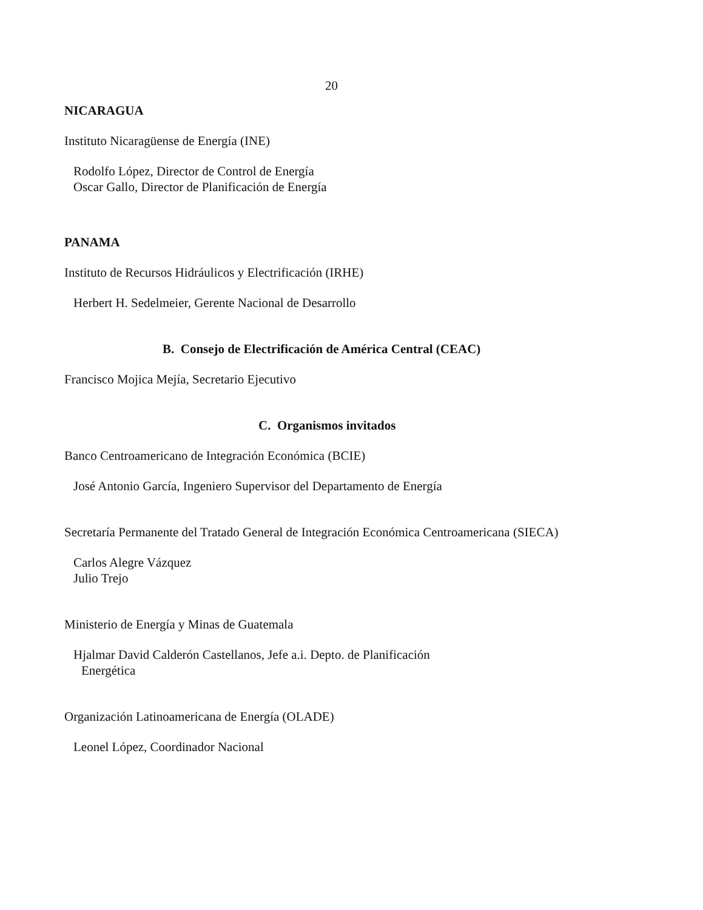20
NICARAGUA
Instituto Nicaragüense de Energía (INE)
Rodolfo López, Director de Control de Energía
Oscar Gallo, Director de Planificación de Energía
PANAMA
Instituto de Recursos Hidráulicos y Electrificación (IRHE)
Herbert H. Sedelmeier, Gerente Nacional de Desarrollo
B. Consejo de Electrificación de América Central (CEAC)
Francisco Mojica Mejía, Secretario Ejecutivo
C. Organismos invitados
Banco Centroamericano de Integración Económica (BCIE)
José Antonio García, Ingeniero Supervisor del Departamento de Energía
Secretaría Permanente del Tratado General de Integración Económica Centroamericana (SIECA)
Carlos Alegre Vázquez
Julio Trejo
Ministerio de Energía y Minas de Guatemala
Hjalmar David Calderón Castellanos, Jefe a.i. Depto. de Planificación
Energética
Organización Latinoamericana de Energía (OLADE)
Leonel López, Coordinador Nacional